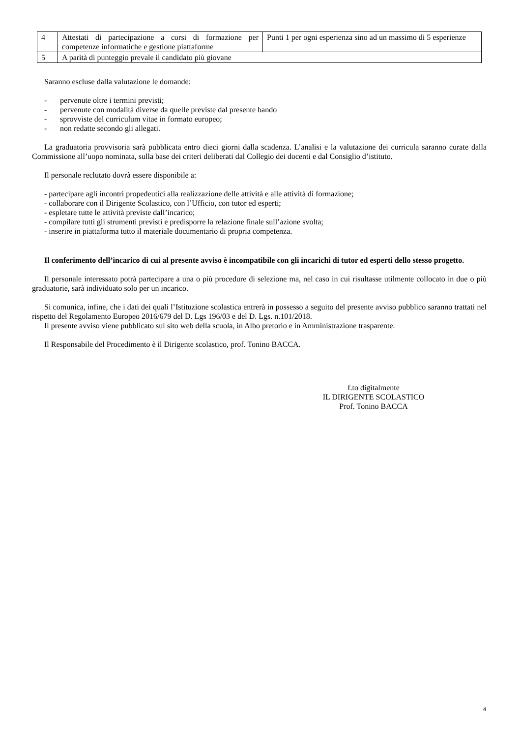| 4 | Attestati di partecipazione a corsi di formazione per competenze informatiche e gestione piattaforme | Punti 1 per ogni esperienza sino ad un massimo di 5 esperienze |
| 5 | A parità di punteggio prevale il candidato più giovane | |
Saranno escluse dalla valutazione le domande:
- pervenute oltre i termini previsti;
- pervenute con modalità diverse da quelle previste dal presente bando
- sprovviste del curriculum vitae in formato europeo;
- non redatte secondo gli allegati.
La graduatoria provvisoria sarà pubblicata entro dieci giorni dalla scadenza. L’analisi e la valutazione dei curricula saranno curate dalla Commissione all’uopo nominata, sulla base dei criteri deliberati dal Collegio dei docenti e dal Consiglio d’istituto.
Il personale reclutato dovrà essere disponibile a:
- partecipare agli incontri propedeutici alla realizzazione delle attività e alle attività di formazione;
- collaborare con il Dirigente Scolastico, con l’Ufficio, con tutor ed esperti;
- espletare tutte le attività previste dall’incarico;
- compilare tutti gli strumenti previsti e predisporre la relazione finale sull’azione svolta;
- inserire in piattaforma tutto il materiale documentario di propria competenza.
Il conferimento dell’incarico di cui al presente avviso è incompatibile con gli incarichi di tutor ed esperti dello stesso progetto.
Il personale interessato potrà partecipare a una o più procedure di selezione ma, nel caso in cui risultasse utilmente collocato in due o più graduatorie, sarà individuato solo per un incarico.
Si comunica, infine, che i dati dei quali l’Istituzione scolastica entrerà in possesso a seguito del presente avviso pubblico saranno trattati nel rispetto del Regolamento Europeo 2016/679 del D. Lgs 196/03 e del D. Lgs. n.101/2018.
Il presente avviso viene pubblicato sul sito web della scuola, in Albo pretorio e in Amministrazione trasparente.
Il Responsabile del Procedimento è il Dirigente scolastico, prof. Tonino BACCA.
f.to digitalmente
IL DIRIGENTE SCOLASTICO
Prof. Tonino BACCA
4